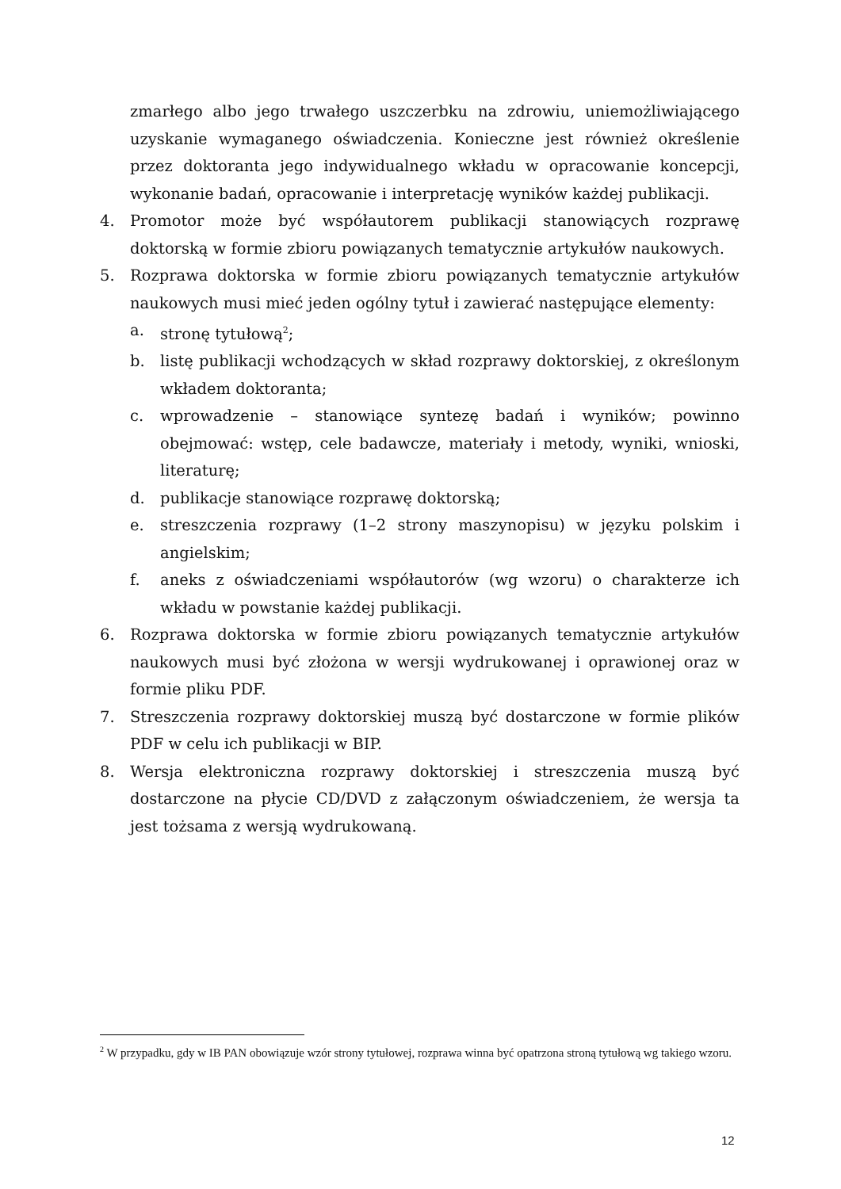zmarłego albo jego trwałego uszczerbku na zdrowiu, uniemożliwiającego uzyskanie wymaganego oświadczenia. Konieczne jest również określenie przez doktoranta jego indywidualnego wkładu w opracowanie koncepcji, wykonanie badań, opracowanie i interpretację wyników każdej publikacji.
4. Promotor może być współautorem publikacji stanowiących rozprawę doktorską w formie zbioru powiązanych tematycznie artykułów naukowych.
5. Rozprawa doktorska w formie zbioru powiązanych tematycznie artykułów naukowych musi mieć jeden ogólny tytuł i zawierać następujące elementy:
a. stronę tytułową<sup>2</sup>;
b. listę publikacji wchodzących w skład rozprawy doktorskiej, z określonym wkładem doktoranta;
c. wprowadzenie – stanowiące syntezę badań i wyników; powinno obejmować: wstęp, cele badawcze, materiały i metody, wyniki, wnioski, literaturę;
d. publikacje stanowiące rozprawę doktorską;
e. streszczenia rozprawy (1–2 strony maszynopisu) w języku polskim i angielskim;
f. aneks z oświadczeniami współautorów (wg wzoru) o charakterze ich wkładu w powstanie każdej publikacji.
6. Rozprawa doktorska w formie zbioru powiązanych tematycznie artykułów naukowych musi być złożona w wersji wydrukowanej i oprawionej oraz w formie pliku PDF.
7. Streszczenia rozprawy doktorskiej muszą być dostarczone w formie plików PDF w celu ich publikacji w BIP.
8. Wersja elektroniczna rozprawy doktorskiej i streszczenia muszą być dostarczone na płycie CD/DVD z załączonym oświadczeniem, że wersja ta jest tożsama z wersją wydrukowaną.
<sup>2</sup> W przypadku, gdy w IB PAN obowiązuje wzór strony tytułowej, rozprawa winna być opatrzona stroną tytułową wg takiego wzoru.
12